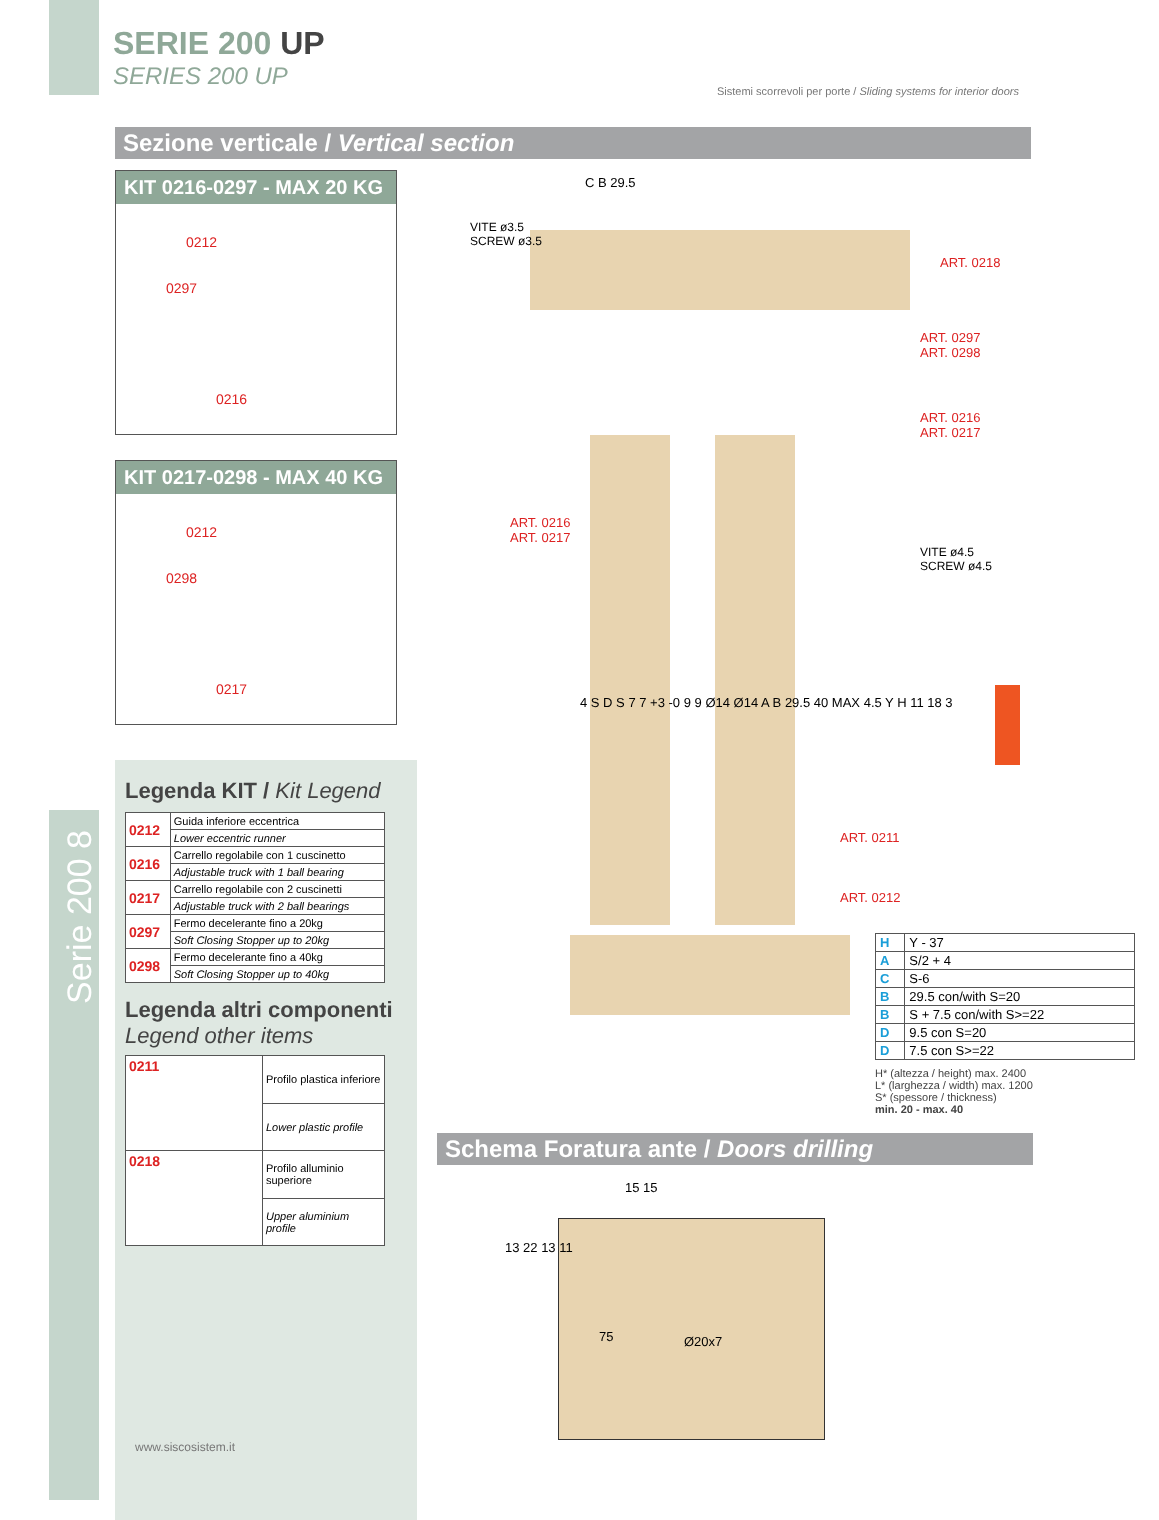SERIE 200 UP
SERIES 200 UP
Sistemi scorrevoli per porte / Sliding systems for interior doors
Sezione verticale / Vertical section
KIT 0216-0297 - MAX 20 KG
0212
0297
0216
KIT 0217-0298 - MAX 40 KG
0212
0298
0217
Serie 200 8
Legenda KIT / Kit Legend
| 0212 | Guida inferiore eccentrica |
| | Lower eccentric runner |
| 0216 | Carrello regolabile con 1 cuscinetto |
| | Adjustable truck with 1 ball bearing |
| 0217 | Carrello regolabile con 2 cuscinetti |
| | Adjustable truck with 2 ball bearings |
| 0297 | Fermo decelerante fino a 20kg |
| | Soft Closing Stopper up to 20kg |
| 0298 | Fermo decelerante fino a 40kg |
| | Soft Closing Stopper up to 40kg |
Legenda altri componenti
Legend other items
| 0211 | Profilo plastica inferiore |
| | Lower plastic profile |
| 0218 | Profilo alluminio superiore |
| | Upper aluminium profile |
www.siscosistem.it
VITE ø3.5
SCREW ø3.5
ART. 0218
ART. 0297
ART. 0298
ART. 0216
ART. 0217
ART. 0216
ART. 0217
VITE ø4.5
SCREW ø4.5
ART. 0211
ART. 0212
C B 29.5
4 S D S 7 7 +3 -0 9 9 Ø14 Ø14 A B 29.5 40 MAX 4.5 Y H 11 18 3
| H | Y - 37 |
| A | S/2 + 4 |
| C | S-6 |
| B | 29.5 con/with S=20 |
| B | S + 7.5 con/with S>=22 |
| D | 9.5 con S=20 |
| D | 7.5 con S>=22 |
H* (altezza / height) max. 2400
L* (larghezza / width) max. 1200
S* (spessore / thickness)
min. 20 - max. 40
Schema Foratura ante / Doors drilling
75 Ø20x7
15 15
13 22 13 11